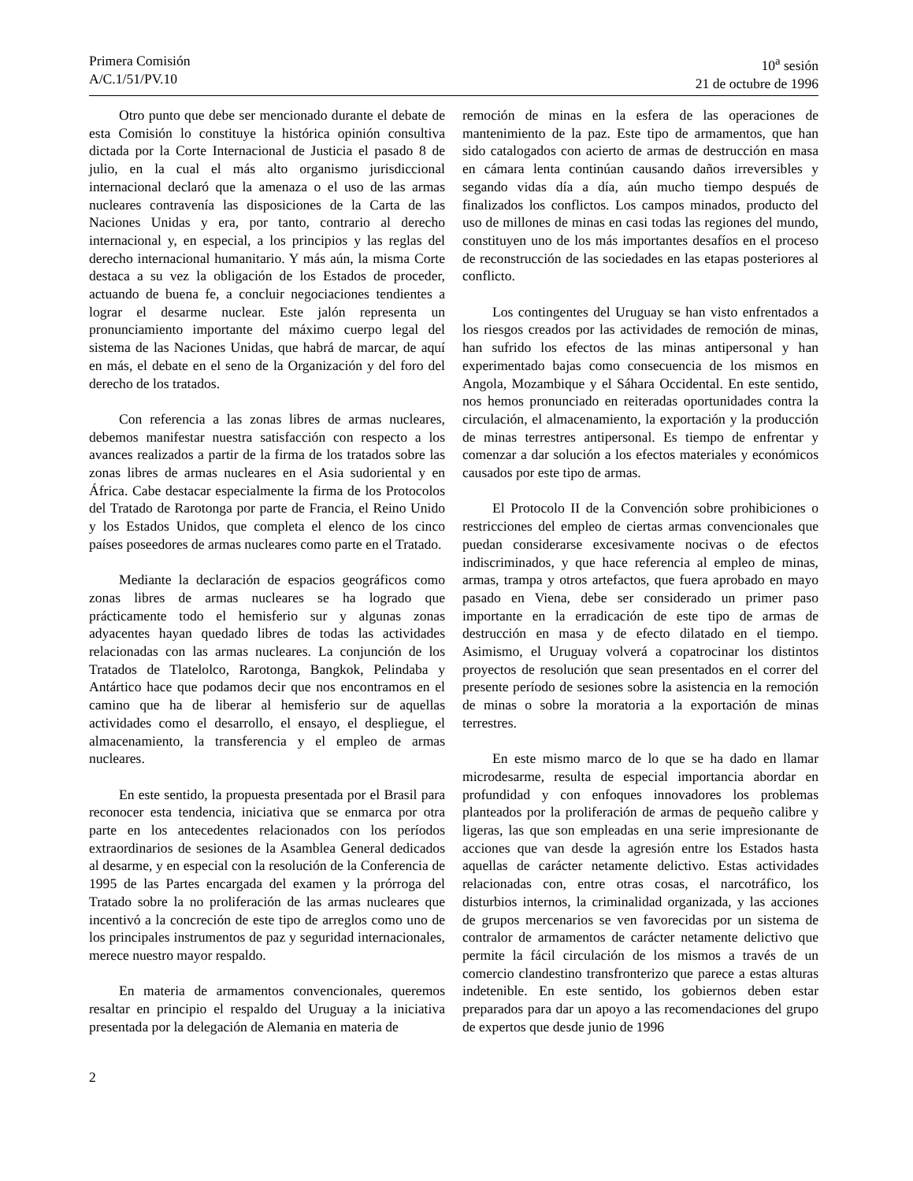Primera Comisión
A/C.1/51/PV.10
10<sup>a</sup> sesión
21 de octubre de 1996
Otro punto que debe ser mencionado durante el debate de esta Comisión lo constituye la histórica opinión consultiva dictada por la Corte Internacional de Justicia el pasado 8 de julio, en la cual el más alto organismo jurisdiccional internacional declaró que la amenaza o el uso de las armas nucleares contravenía las disposiciones de la Carta de las Naciones Unidas y era, por tanto, contrario al derecho internacional y, en especial, a los principios y las reglas del derecho internacional humanitario. Y más aún, la misma Corte destaca a su vez la obligación de los Estados de proceder, actuando de buena fe, a concluir negociaciones tendientes a lograr el desarme nuclear. Este jalón representa un pronunciamiento importante del máximo cuerpo legal del sistema de las Naciones Unidas, que habrá de marcar, de aquí en más, el debate en el seno de la Organización y del foro del derecho de los tratados.
Con referencia a las zonas libres de armas nucleares, debemos manifestar nuestra satisfacción con respecto a los avances realizados a partir de la firma de los tratados sobre las zonas libres de armas nucleares en el Asia sudoriental y en África. Cabe destacar especialmente la firma de los Protocolos del Tratado de Rarotonga por parte de Francia, el Reino Unido y los Estados Unidos, que completa el elenco de los cinco países poseedores de armas nucleares como parte en el Tratado.
Mediante la declaración de espacios geográficos como zonas libres de armas nucleares se ha logrado que prácticamente todo el hemisferio sur y algunas zonas adyacentes hayan quedado libres de todas las actividades relacionadas con las armas nucleares. La conjunción de los Tratados de Tlatelolco, Rarotonga, Bangkok, Pelindaba y Antártico hace que podamos decir que nos encontramos en el camino que ha de liberar al hemisferio sur de aquellas actividades como el desarrollo, el ensayo, el despliegue, el almacenamiento, la transferencia y el empleo de armas nucleares.
En este sentido, la propuesta presentada por el Brasil para reconocer esta tendencia, iniciativa que se enmarca por otra parte en los antecedentes relacionados con los períodos extraordinarios de sesiones de la Asamblea General dedicados al desarme, y en especial con la resolución de la Conferencia de 1995 de las Partes encargada del examen y la prórroga del Tratado sobre la no proliferación de las armas nucleares que incentivó a la concreción de este tipo de arreglos como uno de los principales instrumentos de paz y seguridad internacionales, merece nuestro mayor respaldo.
En materia de armamentos convencionales, queremos resaltar en principio el respaldo del Uruguay a la iniciativa presentada por la delegación de Alemania en materia de
remoción de minas en la esfera de las operaciones de mantenimiento de la paz. Este tipo de armamentos, que han sido catalogados con acierto de armas de destrucción en masa en cámara lenta continúan causando daños irreversibles y segando vidas día a día, aún mucho tiempo después de finalizados los conflictos. Los campos minados, producto del uso de millones de minas en casi todas las regiones del mundo, constituyen uno de los más importantes desafíos en el proceso de reconstrucción de las sociedades en las etapas posteriores al conflicto.
Los contingentes del Uruguay se han visto enfrentados a los riesgos creados por las actividades de remoción de minas, han sufrido los efectos de las minas antipersonal y han experimentado bajas como consecuencia de los mismos en Angola, Mozambique y el Sáhara Occidental. En este sentido, nos hemos pronunciado en reiteradas oportunidades contra la circulación, el almacenamiento, la exportación y la producción de minas terrestres antipersonal. Es tiempo de enfrentar y comenzar a dar solución a los efectos materiales y económicos causados por este tipo de armas.
El Protocolo II de la Convención sobre prohibiciones o restricciones del empleo de ciertas armas convencionales que puedan considerarse excesivamente nocivas o de efectos indiscriminados, y que hace referencia al empleo de minas, armas, trampa y otros artefactos, que fuera aprobado en mayo pasado en Viena, debe ser considerado un primer paso importante en la erradicación de este tipo de armas de destrucción en masa y de efecto dilatado en el tiempo. Asimismo, el Uruguay volverá a copatrocinar los distintos proyectos de resolución que sean presentados en el correr del presente período de sesiones sobre la asistencia en la remoción de minas o sobre la moratoria a la exportación de minas terrestres.
En este mismo marco de lo que se ha dado en llamar microdesarme, resulta de especial importancia abordar en profundidad y con enfoques innovadores los problemas planteados por la proliferación de armas de pequeño calibre y ligeras, las que son empleadas en una serie impresionante de acciones que van desde la agresión entre los Estados hasta aquellas de carácter netamente delictivo. Estas actividades relacionadas con, entre otras cosas, el narcotráfico, los disturbios internos, la criminalidad organizada, y las acciones de grupos mercenarios se ven favorecidas por un sistema de contralor de armamentos de carácter netamente delictivo que permite la fácil circulación de los mismos a través de un comercio clandestino transfronterizo que parece a estas alturas indetenible. En este sentido, los gobiernos deben estar preparados para dar un apoyo a las recomendaciones del grupo de expertos que desde junio de 1996
2